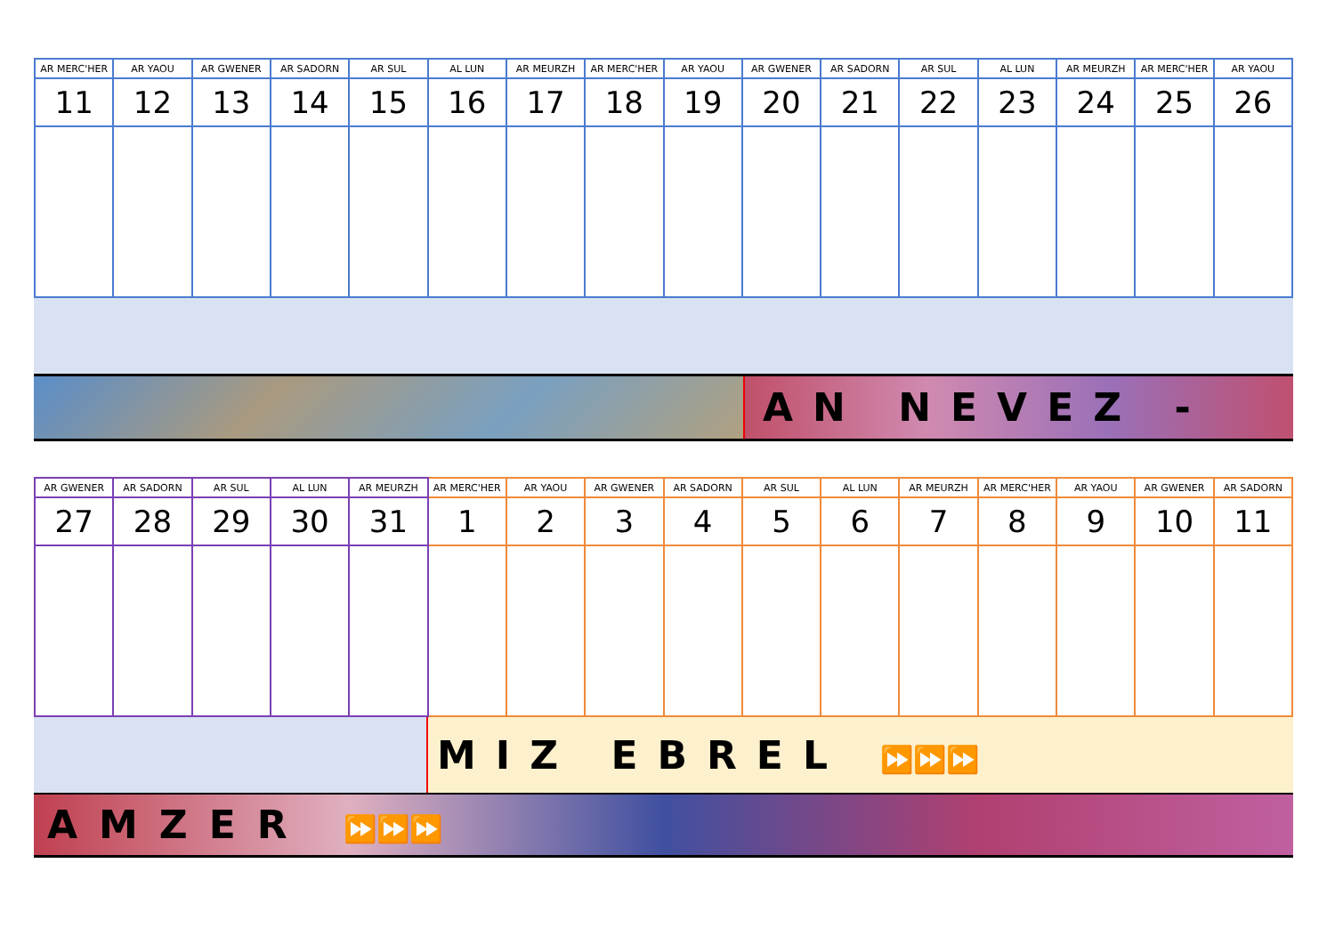| AR MERC'HER | AR YAOU | AR GWENER | AR SADORN | AR SUL | AL LUN | AR MEURZH | AR MERC'HER | AR YAOU | AR GWENER | AR SADORN | AR SUL | AL LUN | AR MEURZH | AR MERC'HER | AR YAOU |
| --- | --- | --- | --- | --- | --- | --- | --- | --- | --- | --- | --- | --- | --- | --- | --- |
| 11 | 12 | 13 | 14 | 15 | 16 | 17 | 18 | 19 | 20 | 21 | 22 | 23 | 24 | 25 | 26 |
AN NEVEZ -
| AR GWENER | AR SADORN | AR SUL | AL LUN | AR MEURZH | AR MERC'HER | AR YAOU | AR GWENER | AR SADORN | AR SUL | AL LUN | AR MEURZH | AR MERC'HER | AR YAOU | AR GWENER | AR SADORN |
| --- | --- | --- | --- | --- | --- | --- | --- | --- | --- | --- | --- | --- | --- | --- | --- |
| 27 | 28 | 29 | 30 | 31 | 1 | 2 | 3 | 4 | 5 | 6 | 7 | 8 | 9 | 10 | 11 |
MIZ EBREL ⏩⏩⏩
AMZER ⏩⏩⏩